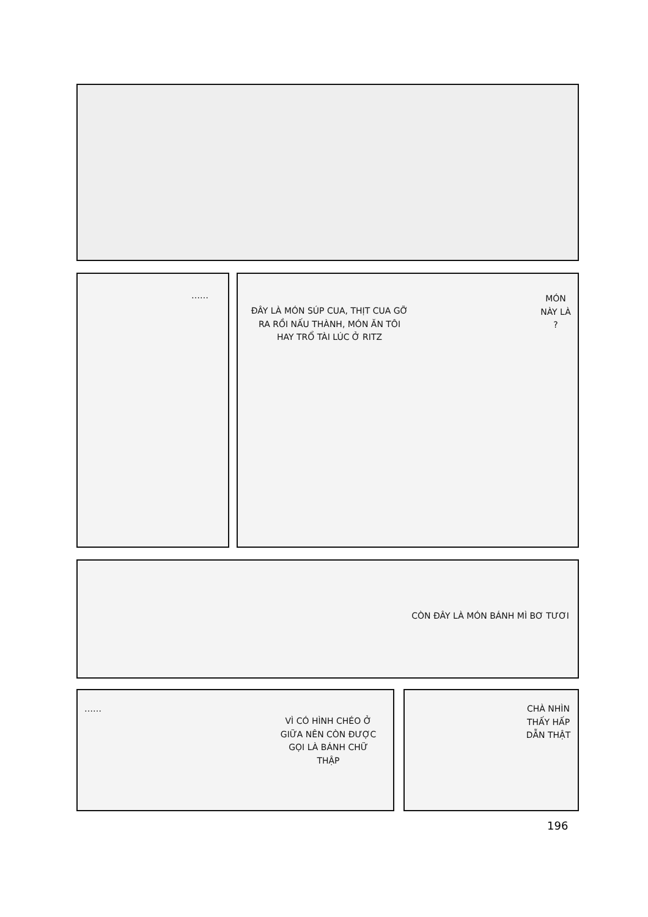……
ĐÂY LÀ MÓN SÚP CUA, THỊT CUA GỠ RA RỒI NẤU THÀNH, MÓN ĂN TÔI HAY TRỔ TÀI LÚC Ở RITZ
MÓN NÀY LÀ ?
CÒN ĐÂY LÀ MÓN BÁNH MÌ BƠ TƯƠI
……
VÌ CÓ HÌNH CHÉO Ở GIỮA NÊN CÒN ĐƯỢC GỌI LÀ BÁNH CHỮ THẬP
CHÀ NHÌN THẤY HẤP DẪN THẬT
196